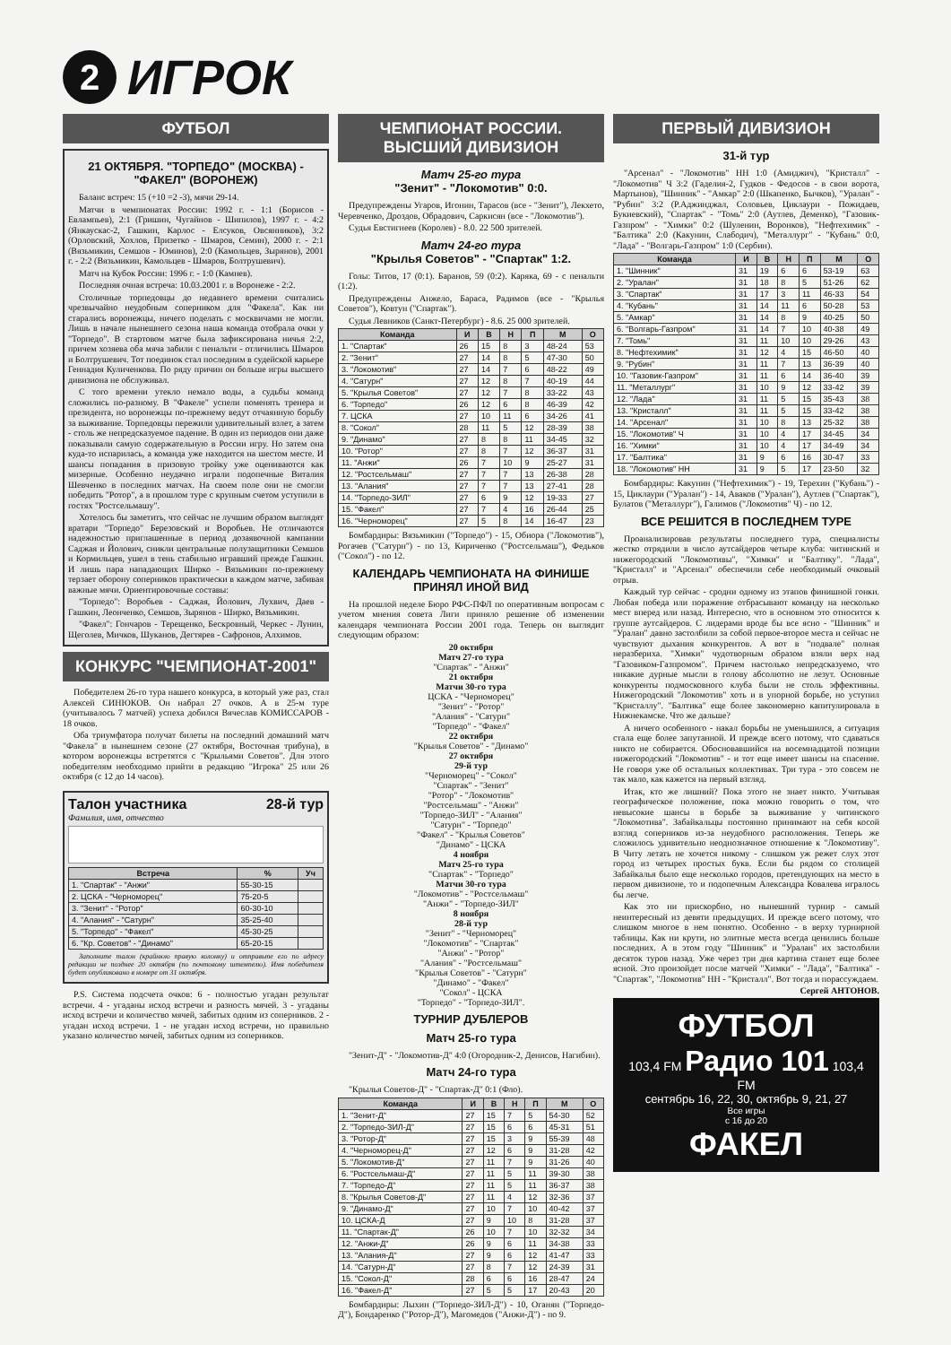2
ИГРОК
ФУТБОЛ
21 ОКТЯБРЯ. "ТОРПЕДО" (МОСКВА) - "ФАКЕЛ" (ВОРОНЕЖ)
Баланс встреч: 15 (+10 =2 -3), мячи 29-14.
Матчи в чемпионатах России: 1992 г. - 1:1 (Борисов - Евлампьев), 2:1 (Гришин, Чугайнов - Шипилов), 1997 г. - 4:2 (Янкаускас-2, Гашкин, Карлос - Елсуков, Овсянников), 3:2 (Орловский, Хохлов, Призетко - Шмаров, Семин), 2000 г. - 2:1 (Вязьмикин, Семшов - Юминов), 2:0 (Камольцев, Зырянов), 2001 г. - 2:2 (Вязьмикин, Камольцев - Шмаров, Болтрушевич).
Матч на Кубок России: 1996 г. - 1:0 (Камнев).
Последняя очная встреча: 10.03.2001 г. в Воронеже - 2:2.
Столичные торпедовцы до недавнего времени считались чрезвычайно неудобным соперником для "Факела". Как ни старались воронежцы, ничего поделать с москвичами не могли. Лишь в начале нынешнего сезона наша команда отобрала очки у "Торпедо". В стартовом матче была зафиксирована ничья 2:2, причем хозяева оба мяча забили с пенальти - отличились Шмаров и Болтрушевич. Тот поединок стал последним в судейской карьере Геннадия Куличенкова. По ряду причин он больше игры высшего дивизиона не обслуживал.
С того времени утекло немало воды, а судьбы команд сложились по-разному. В "Факеле" успели поменять тренера и президента, но воронежцы по-прежнему ведут отчаянную борьбу за выживание. Торпедовцы пережили удивительный взлет, а затем - столь же непредсказуемое падение. В один из периодов они даже показывали самую содержательную в России игру. Но затем она куда-то испарилась, а команда уже находится на шестом месте. И шансы попадания в призовую тройку уже оцениваются как мизерные. Особенно неудачно играли подопечные Виталия Шевченко в последних матчах. На своем поле они не смогли победить "Ротор", а в прошлом туре с крупным счетом уступили в гостях "Ростсельмашу".
Хотелось бы заметить, что сейчас не лучшим образом выглядят вратари "Торпедо" Березовский и Воробьев. Не отличаются надежностью приглашенные в период дозаявочной кампании Саджая и Йолович, сникли центральные полузащитники Семшов и Кормильцев, ушел в тень стабильно игравший прежде Гашкин. И лишь пара нападающих Ширко - Вязьмикин по-прежнему терзает оборону соперников практически в каждом матче, забивая важные мячи. Ориентировочные составы:
"Торпедо": Воробьев - Саджая, Йолович, Лухвич, Даев - Гашкин, Леонченко, Семшов, Зырянов - Ширко, Вязьмикин.
"Факел": Гончаров - Терещенко, Бескровный, Черкес - Лунин, Щеголев, Мичков, Шуканов, Дегтярев - Сафронов, Алхимов.
КОНКУРС "ЧЕМПИОНАТ-2001"
Победителем 26-го тура нашего конкурса, в который уже раз, стал Алексей СИНЮКОВ. Он набрал 27 очков. А в 25-м туре (учитывалось 7 матчей) успеха добился Вячеслав КОМИССАРОВ - 18 очков.
Оба триумфатора получат билеты на последний домашний матч "Факела" в нынешнем сезоне (27 октября, Восточная трибуна), в котором воронежцы встретятся с "Крыльями Советов". Для этого победителям необходимо прийти в редакцию "Игрока" 25 или 26 октября (с 12 до 14 часов).
Талон участника 28-й тур
Фамилия, имя, отчество
| Встреча | % | Уч |
| --- | --- | --- |
| 1. "Спартак" - "Анжи" | 55-30-15 | |
| 2. ЦСКА - "Черноморец" | 75-20-5 | |
| 3. "Зенит" - "Ротор" | 60-30-10 | |
| 4. "Алания" - "Сатурн" | 35-25-40 | |
| 5. "Торпедо" - "Факел" | 45-30-25 | |
| 6. "Кр. Советов" - "Динамо" | 65-20-15 | |
Заполните талон (крайнюю правую колонку) и отправьте его по адресу редакции не позднее 20 октября (по почтовому штемпелю). Имя победителя будет опубликовано в номере от 31 октября.
P.S. Система подсчета очков: 6 - полностью угадан результат встречи. 4 - угаданы исход встречи и разность мячей. 3 - угаданы исход встречи и количество мячей, забитых одним из соперников. 2 - угадан исход встречи. 1 - не угадан исход встречи, но правильно указано количество мячей, забитых одним из соперников.
ЧЕМПИОНАТ РОССИИ. ВЫСШИЙ ДИВИЗИОН
Матч 25-го тура
"Зенит" - "Локомотив" 0:0.
Предупреждены Угаров, Игонин, Тарасов (все - "Зенит"), Лекхето, Черевченко, Дроздов, Обрадович, Саркисян (все - "Локомотив").
Судья Евстигнеев (Королев) - 8.0. 22 500 зрителей.
Матч 24-го тура
"Крылья Советов" - "Спартак" 1:2.
Голы: Титов, 17 (0:1). Баранов, 59 (0:2). Каряка, 69 - с пенальти (1:2).
Предупреждены Анжело, Бараса, Радимов (все - "Крылья Советов"), Ковтун ("Спартак").
Судья Левников (Санкт-Петербург) - 8.6. 25 000 зрителей.
| Команда | И | В | Н | П | М | О |
| --- | --- | --- | --- | --- | --- | --- |
| 1. "Спартак" | 26 | 15 | 8 | 3 | 48-24 | 53 |
| 2. "Зенит" | 27 | 14 | 8 | 5 | 47-30 | 50 |
| 3. "Локомотив" | 27 | 14 | 7 | 6 | 48-22 | 49 |
| 4. "Сатурн" | 27 | 12 | 8 | 7 | 40-19 | 44 |
| 5. "Крылья Советов" | 27 | 12 | 7 | 8 | 33-22 | 43 |
| 6. "Торпедо" | 26 | 12 | 6 | 8 | 46-39 | 42 |
| 7. ЦСКА | 27 | 10 | 11 | 6 | 34-26 | 41 |
| 8. "Сокол" | 28 | 11 | 5 | 12 | 28-39 | 38 |
| 9. "Динамо" | 27 | 8 | 8 | 11 | 34-45 | 32 |
| 10. "Ротор" | 27 | 8 | 7 | 12 | 36-37 | 31 |
| 11. "Анжи" | 26 | 7 | 10 | 9 | 25-27 | 31 |
| 12. "Ростсельмаш" | 27 | 7 | 7 | 13 | 26-38 | 28 |
| 13. "Алания" | 27 | 7 | 7 | 13 | 27-41 | 28 |
| 14. "Торпедо-ЗИЛ" | 27 | 6 | 9 | 12 | 19-33 | 27 |
| 15. "Факел" | 27 | 7 | 4 | 16 | 26-44 | 25 |
| 16. "Черноморец" | 27 | 5 | 8 | 14 | 16-47 | 23 |
Бомбардиры: Вязьмикин ("Торпедо") - 15, Обиора ("Локомотив"), Рогачев ("Сатурн") - по 13, Кириченко ("Ростсельмаш"), Федьков ("Сокол") - по 12.
КАЛЕНДАРЬ ЧЕМПИОНАТА НА ФИНИШЕ ПРИНЯЛ ИНОЙ ВИД
На прошлой неделе Бюро РФС-ПФЛ по оперативным вопросам с учетом мнения совета Лиги приняло решение об изменении календаря чемпионата России 2001 года. Теперь он выглядит следующим образом:
20 октября
Матч 27-го тура
"Спартак" - "Анжи"
21 октября
Матчи 30-го тура
ЦСКА - "Черноморец"
"Зенит" - "Ротор"
"Алания" - "Сатурн"
"Торпедо" - "Факел"
22 октября
"Крылья Советов" - "Динамо"
27 октября
29-й тур
"Черноморец" - "Сокол"
"Спартак" - "Зенит"
"Ротор" - "Локомотив"
"Ростсельмаш" - "Анжи"
"Торпедо-ЗИЛ" - "Алания"
"Сатурн" - "Торпедо"
"Факел" - "Крылья Советов"
"Динамо" - ЦСКА
4 ноября
Матч 25-го тура
"Спартак" - "Торпедо"
Матчи 30-го тура
"Локомотив" - "Ростсельмаш"
"Анжи" - "Торпедо-ЗИЛ"
8 ноября
28-й тур
"Зенит" - "Черноморец"
"Локомотив" - "Спартак"
"Анжи" - "Ротор"
"Алания" - "Ростсельмаш"
"Крылья Советов" - "Сатурн"
"Динамо" - "Факел"
"Сокол" - ЦСКА
"Торпедо" - "Торпедо-ЗИЛ".
ТУРНИР ДУБЛЕРОВ
Матч 25-го тура
"Зенит-Д" - "Локомотив-Д" 4:0 (Огородник-2, Денисов, Нагибин).
Матч 24-го тура
"Крылья Советов-Д" - "Спартак-Д" 0:1 (Фло).
| Команда | И | В | Н | П | М | О |
| --- | --- | --- | --- | --- | --- | --- |
| 1. "Зенит-Д" | 27 | 15 | 7 | 5 | 54-30 | 52 |
| 2. "Торпедо-ЗИЛ-Д" | 27 | 15 | 6 | 6 | 45-31 | 51 |
| 3. "Ротор-Д" | 27 | 15 | 3 | 9 | 55-39 | 48 |
| 4. "Черноморец-Д" | 27 | 12 | 6 | 9 | 31-28 | 42 |
| 5. "Локомотив-Д" | 27 | 11 | 7 | 9 | 31-26 | 40 |
| 6. "Ростсельмаш-Д" | 27 | 11 | 5 | 11 | 39-30 | 38 |
| 7. "Торпедо-Д" | 27 | 11 | 5 | 11 | 36-37 | 38 |
| 8. "Крылья Советов-Д" | 27 | 11 | 4 | 12 | 32-36 | 37 |
| 9. "Динамо-Д" | 27 | 10 | 7 | 10 | 40-42 | 37 |
| 10. ЦСКА-Д | 27 | 9 | 10 | 8 | 31-28 | 37 |
| 11. "Спартак-Д" | 26 | 10 | 7 | 10 | 32-32 | 34 |
| 12. "Анжи-Д" | 26 | 9 | 6 | 11 | 34-38 | 33 |
| 13. "Алания-Д" | 27 | 9 | 6 | 12 | 41-47 | 33 |
| 14. "Сатурн-Д" | 27 | 8 | 7 | 12 | 24-39 | 31 |
| 15. "Сокол-Д" | 28 | 6 | 6 | 16 | 28-47 | 24 |
| 16. "Факел-Д" | 27 | 5 | 5 | 17 | 20-43 | 20 |
Бомбардиры: Лыхин ("Торпедо-ЗИЛ-Д") - 10, Оганян ("Торпедо-Д"), Бондаренко ("Ротор-Д"), Магомедов ("Анжи-Д") - по 9.
ПЕРВЫЙ ДИВИЗИОН
31-й тур
"Арсенал" - "Локомотив" НН 1:0 (Амиджич), "Кристалл" - "Локомотив" Ч 3:2 (Гаделия-2, Гудков - Федосов - в свои ворота, Мартынов), "Шинник" - "Амкар" 2:0 (Шкапенко, Бычков), "Уралан" - "Рубин" 3:2 (Р.Аджинджал, Соловьев, Циклаури - Пожидаев, Букиевский), "Спартак" - "Томь" 2:0 (Аутлев, Деменко), "Газовик-Газпром" - "Химки" 0:2 (Шуленин, Воронков), "Нефтехимик" - "Балтика" 2:0 (Какунин, Слабодич), "Металлург" - "Кубань" 0:0, "Лада" - "Волгарь-Газпром" 1:0 (Сербин).
| Команда | И | В | Н | П | М | О |
| --- | --- | --- | --- | --- | --- | --- |
| 1. "Шинник" | 31 | 19 | 6 | 6 | 53-19 | 63 |
| 2. "Уралан" | 31 | 18 | 8 | 5 | 51-26 | 62 |
| 3. "Спартак" | 31 | 17 | 3 | 11 | 46-33 | 54 |
| 4. "Кубань" | 31 | 14 | 11 | 6 | 50-28 | 53 |
| 5. "Амкар" | 31 | 14 | 8 | 9 | 40-25 | 50 |
| 6. "Волгарь-Газпром" | 31 | 14 | 7 | 10 | 40-38 | 49 |
| 7. "Томь" | 31 | 11 | 10 | 10 | 29-26 | 43 |
| 8. "Нефтехимик" | 31 | 12 | 4 | 15 | 46-50 | 40 |
| 9. "Рубин" | 31 | 11 | 7 | 13 | 36-39 | 40 |
| 10. "Газовик-Газпром" | 31 | 11 | 6 | 14 | 36-40 | 39 |
| 11. "Металлург" | 31 | 10 | 9 | 12 | 33-42 | 39 |
| 12. "Лада" | 31 | 11 | 5 | 15 | 35-43 | 38 |
| 13. "Кристалл" | 31 | 11 | 5 | 15 | 33-42 | 38 |
| 14. "Арсенал" | 31 | 10 | 8 | 13 | 25-32 | 38 |
| 15. "Локомотив" Ч | 31 | 10 | 4 | 17 | 34-45 | 34 |
| 16. "Химки" | 31 | 10 | 4 | 17 | 34-49 | 34 |
| 17. "Балтика" | 31 | 9 | 6 | 16 | 30-47 | 33 |
| 18. "Локомотив" НН | 31 | 9 | 5 | 17 | 23-50 | 32 |
Бомбардиры: Какунин ("Нефтехимик") - 19, Терехин ("Кубань") - 15, Циклаури ("Уралан") - 14, Аваков ("Уралан"), Аутлев ("Спартак"), Булатов ("Металлург"), Галимов ("Локомотив" Ч) - по 12.
ВСЕ РЕШИТСЯ В ПОСЛЕДНЕМ ТУРЕ
Проанализировав результаты последнего тура, специалисты жестко отрядили в число аутсайдеров четыре клуба: читинский и нижегородский "Локомотивы", "Химки" и "Балтику". "Лада", "Кристалл" и "Арсенал" обеспечили себе необходимый очковый отрыв.
Каждый тур сейчас - сродни одному из этапов финишной гонки. Любая победа или поражение отбрасывают команду на несколько мест вперед или назад. Интересно, что в основном это относится к группе аутсайдеров. С лидерами вроде бы все ясно - "Шинник" и "Уралан" давно застолбили за собой первое-второе места и сейчас не чувствуют дыхания конкурентов. А вот в "подвале" полная неразбериха. "Химки" чудотворным образом взяли верх над "Газовиком-Газпромом". Причем настолько непредсказуемо, что никакие дурные мысли в голову абсолютно не лезут. Основные конкуренты подмосковного клуба были не столь эффективны. Нижегородский "Локомотив" хоть и в упорной борьбе, но уступил "Кристаллу". "Балтика" еще более закономерно капитулировала в Нижнекамске. Что же дальше?
А ничего особенного - накал борьбы не уменьшился, а ситуация стала еще более запутанной. И прежде всего потому, что сдаваться никто не собирается. Обосновавшийся на восемнадцатой позиции нижегородский "Локомотив" - и тот еще имеет шансы на спасение. Не говоря уже об остальных коллективах. Три тура - это совсем не так мало, как кажется на первый взгляд.
Итак, кто же лишний? Пока этого не знает никто. Учитывая географическое положение, пока можно говорить о том, что невысокие шансы в борьбе за выживание у читинского "Локомотива". Забайкальцы постоянно принимают на себя косой взгляд соперников из-за неудобного расположения. Теперь же сложилось удивительно неоднозначное отношение к "Локомотиву". В Читу летать не хочется никому - слишком уж режет слух этот город из четырех простых букв. Если бы рядом со столицей Забайкалья было еще несколько городов, претендующих на место в первом дивизионе, то и подопечным Александра Ковалева игралось бы легче.
Как это ни прискорбно, но нынешний турнир - самый неинтересный из девяти предыдущих. И прежде всего потому, что слишком многое в нем понятно. Особенно - в верху турнирной таблицы. Как ни крути, но элитные места всегда ценились больше последних. А в этом году "Шинник" и "Уралан" их застолбили десяток туров назад. Уже через три дня картина станет еще более ясной. Это произойдет после матчей "Химки" - "Лада", "Балтика" - "Спартак", "Локомотив" НН - "Кристалл". Вот тогда и порассуждаем.
Сергей АНТОНОВ.
ФУТБОЛ
103,4 FM Радио 101 103,4 FM
сентябрь 16, 22, 30, октябрь 9, 21, 27
Все игры
с 16 до 20
ФАКЕЛ